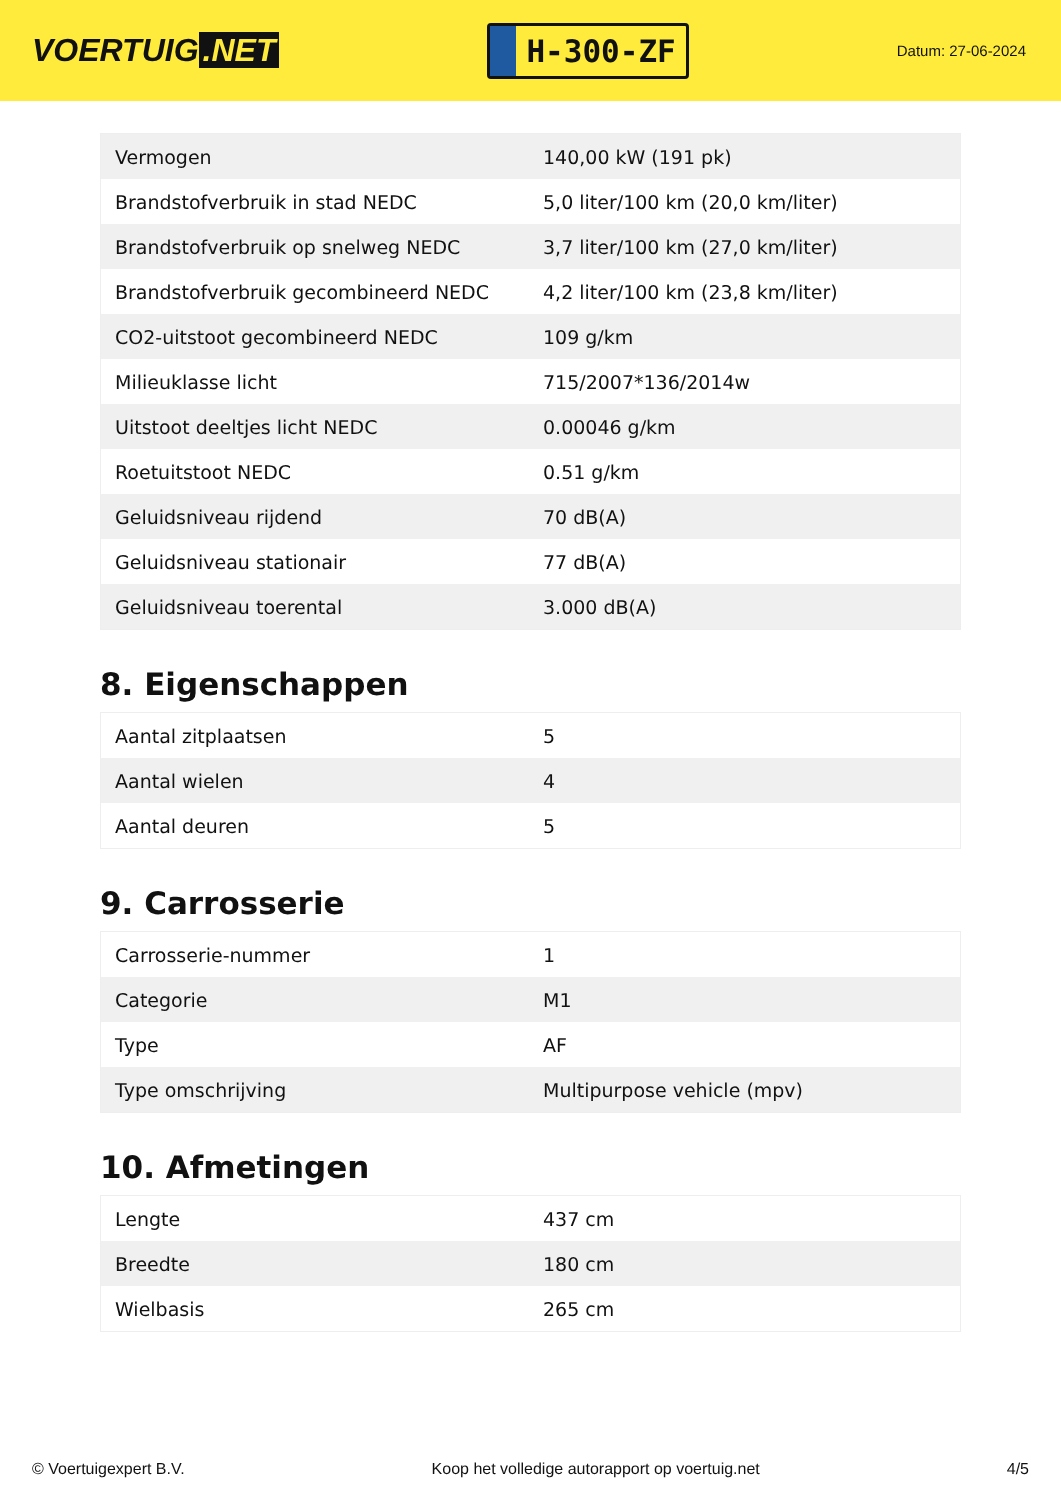VOERTUIG.NET
H-300-ZF
Datum: 27-06-2024
| Vermogen | 140,00 kW (191 pk) |
| Brandstofverbruik in stad NEDC | 5,0 liter/100 km (20,0 km/liter) |
| Brandstofverbruik op snelweg NEDC | 3,7 liter/100 km (27,0 km/liter) |
| Brandstofverbruik gecombineerd NEDC | 4,2 liter/100 km (23,8 km/liter) |
| CO2-uitstoot gecombineerd NEDC | 109 g/km |
| Milieuklasse licht | 715/2007*136/2014w |
| Uitstoot deeltjes licht NEDC | 0.00046 g/km |
| Roetuitstoot NEDC | 0.51 g/km |
| Geluidsniveau rijdend | 70 dB(A) |
| Geluidsniveau stationair | 77 dB(A) |
| Geluidsniveau toerental | 3.000 dB(A) |
8. Eigenschappen
| Aantal zitplaatsen | 5 |
| Aantal wielen | 4 |
| Aantal deuren | 5 |
9. Carrosserie
| Carrosserie-nummer | 1 |
| Categorie | M1 |
| Type | AF |
| Type omschrijving | Multipurpose vehicle (mpv) |
10. Afmetingen
| Lengte | 437 cm |
| Breedte | 180 cm |
| Wielbasis | 265 cm |
© Voertuigexpert B.V. Koop het volledige autorapport op voertuig.net 4/5